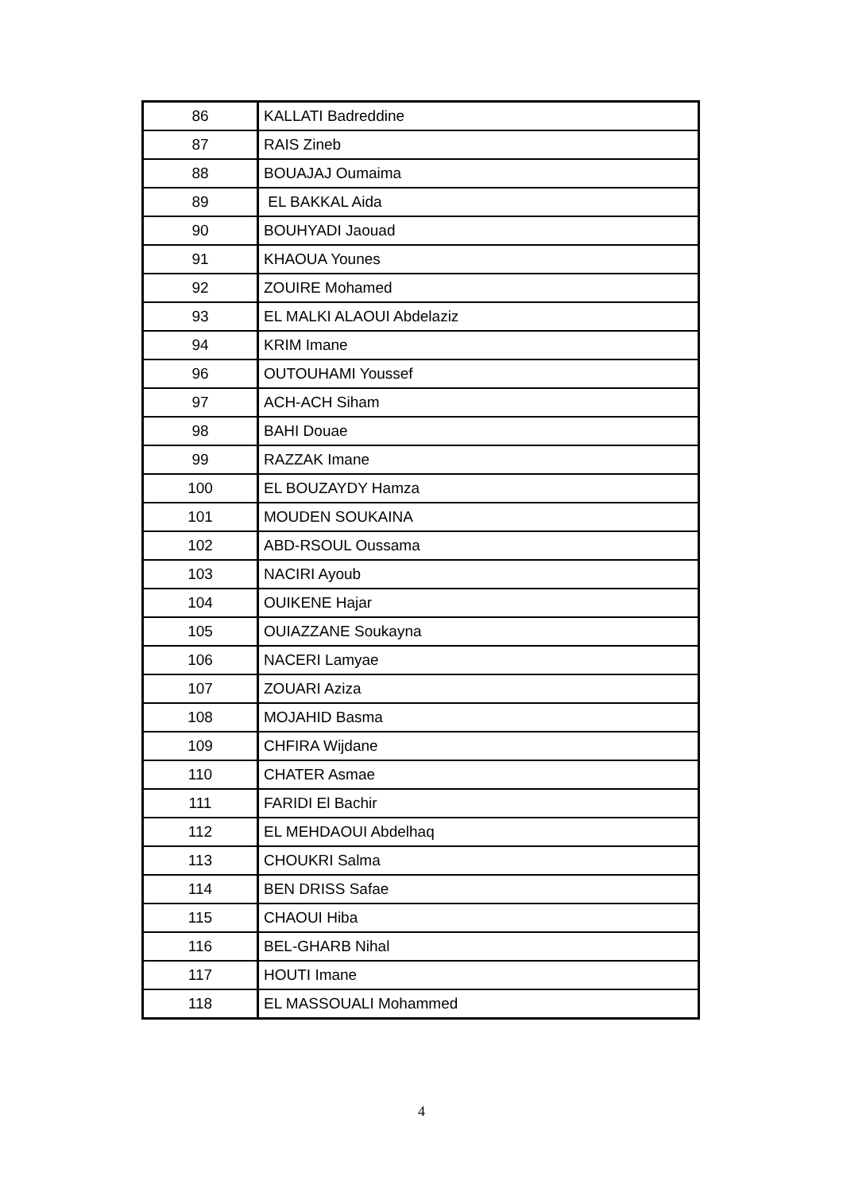| 86 | KALLATI Badreddine |
| 87 | RAIS Zineb |
| 88 | BOUAJAJ Oumaima |
| 89 | EL BAKKAL Aida |
| 90 | BOUHYADI Jaouad |
| 91 | KHAOUA Younes |
| 92 | ZOUIRE Mohamed |
| 93 | EL MALKI ALAOUI Abdelaziz |
| 94 | KRIM Imane |
| 96 | OUTOUHAMI Youssef |
| 97 | ACH-ACH Siham |
| 98 | BAHI Douae |
| 99 | RAZZAK Imane |
| 100 | EL BOUZAYDY Hamza |
| 101 | MOUDEN SOUKAINA |
| 102 | ABD-RSOUL Oussama |
| 103 | NACIRI Ayoub |
| 104 | OUIKENE Hajar |
| 105 | OUIAZZANE Soukayna |
| 106 | NACERI Lamyae |
| 107 | ZOUARI Aziza |
| 108 | MOJAHID Basma |
| 109 | CHFIRA Wijdane |
| 110 | CHATER Asmae |
| 111 | FARIDI El Bachir |
| 112 | EL MEHDAOUI Abdelhaq |
| 113 | CHOUKRI Salma |
| 114 | BEN DRISS Safae |
| 115 | CHAOUI Hiba |
| 116 | BEL-GHARB Nihal |
| 117 | HOUTI Imane |
| 118 | EL MASSOUALI Mohammed |
4